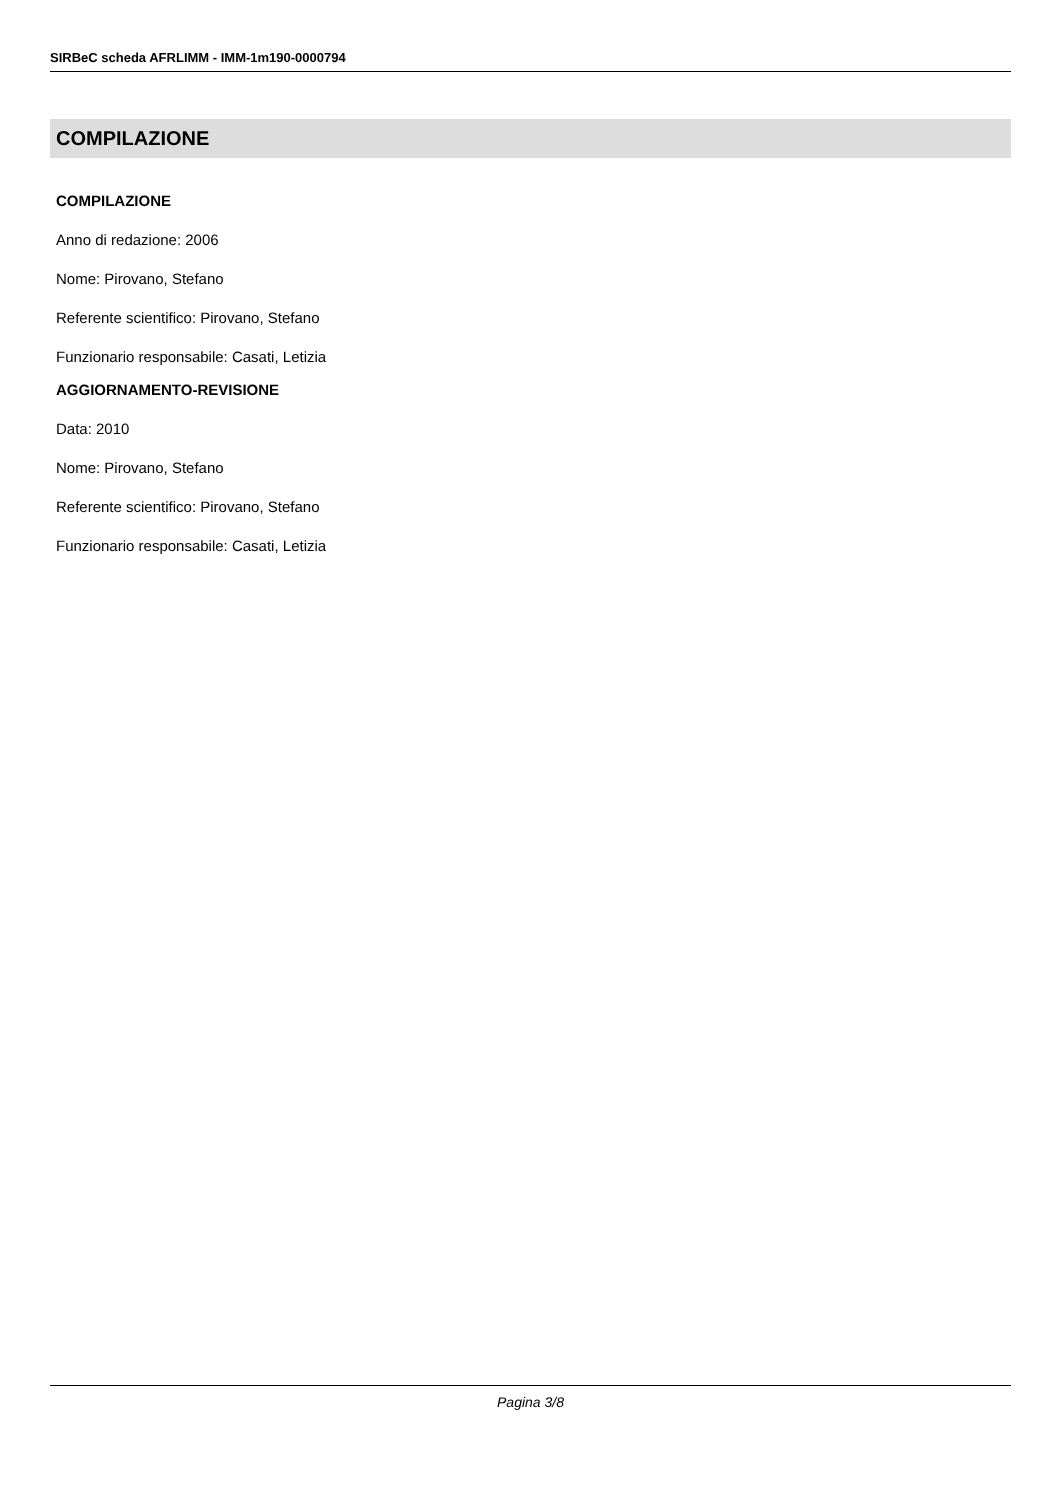SIRBeC scheda AFRLIMM - IMM-1m190-0000794
COMPILAZIONE
COMPILAZIONE
Anno di redazione: 2006
Nome: Pirovano, Stefano
Referente scientifico: Pirovano, Stefano
Funzionario responsabile: Casati, Letizia
AGGIORNAMENTO-REVISIONE
Data: 2010
Nome: Pirovano, Stefano
Referente scientifico: Pirovano, Stefano
Funzionario responsabile: Casati, Letizia
Pagina 3/8